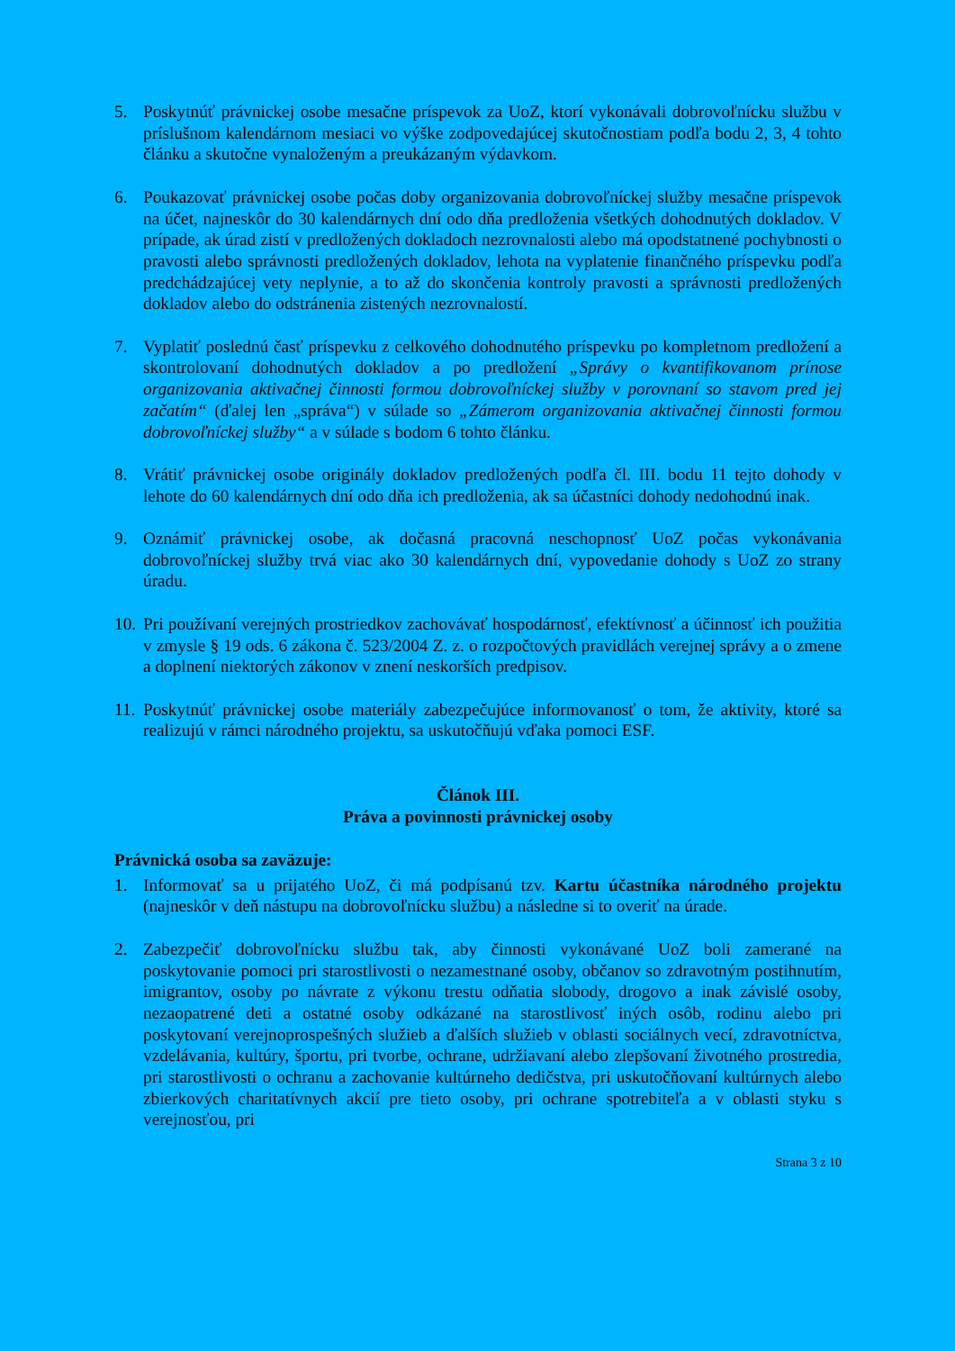5. Poskytnúť právnickej osobe mesačne príspevok za UoZ, ktorí vykonávali dobrovoľnícku službu v príslušnom kalendárnom mesiaci vo výške zodpovedajúcej skutočnostiam podľa bodu 2, 3, 4 tohto článku a skutočne vynaloženým a preukázaným výdavkom.
6. Poukazovať právnickej osobe počas doby organizovania dobrovoľníckej služby mesačne príspevok na účet, najneskôr do 30 kalendárnych dní odo dňa predloženia všetkých dohodnutých dokladov. V prípade, ak úrad zistí v predložených dokladoch nezrovnalosti alebo má opodstatnené pochybnosti o pravosti alebo správnosti predložených dokladov, lehota na vyplatenie finančného príspevku podľa predchádzajúcej vety neplynie, a to až do skončenia kontroly pravosti a správnosti predložených dokladov alebo do odstránenia zistených nezrovnalostí.
7. Vyplatiť poslednú časť príspevku z celkového dohodnutého príspevku po kompletnom predložení a skontrolovaní dohodnutých dokladov a po predložení „Správy o kvantifikovanom prínose organizovania aktivačnej činnosti formou dobrovoľníckej služby v porovnaní so stavom pred jej začatím“ (ďalej len „správa“) v súlade so „Zámerom organizovania aktivačnej činnosti formou dobrovoľníckej služby“ a v súlade s bodom 6 tohto článku.
8. Vrátiť právnickej osobe originály dokladov predložených podľa čl. III. bodu 11 tejto dohody v lehote do 60 kalendárnych dní odo dňa ich predloženia, ak sa účastníci dohody nedohodnú inak.
9. Oznámiť právnickej osobe, ak dočasná pracovná neschopnosť UoZ počas vykonávania dobrovoľníckej služby trvá viac ako 30 kalendárnych dní, vypovedanie dohody s UoZ zo strany úradu.
10.
Pri používaní verejných prostriedkov zachovávať hospodárnosť, efektívnosť a účinnosť ich použitia v zmysle § 19 ods. 6 zákona č. 523/2004 Z. z. o rozpočtových pravidlách verejnej správy a o zmene a doplnení niektorých zákonov v znení neskorších predpisov.
11.
Poskytnúť právnickej osobe materiály zabezpečujúce informovanosť o tom, že aktivity, ktoré sa realizujú v rámci národného projektu, sa uskutočňujú vďaka pomoci ESF.
Článok III.
Práva a povinnosti právnickej osoby
Právnická osoba sa zaväzuje:
1. Informovať sa u prijatého UoZ, či má podpísanú tzv. Kartu účastníka národného projektu (najneskôr v deň nástupu na dobrovoľnícku službu) a následne si to overiť na úrade.
2. Zabezpečiť dobrovoľnícku službu tak, aby činnosti vykonávané UoZ boli zamerané na poskytovanie pomoci pri starostlivosti o nezamestnané osoby, občanov so zdravotným postihnutím, imigrantov, osoby po návrate z výkonu trestu odňatia slobody, drogovo a inak závislé osoby, nezaopatrené deti a ostatné osoby odkázané na starostlivosť iných osôb, rodinu alebo pri poskytovaní verejnoprospešných služieb a ďalších služieb v oblasti sociálnych vecí, zdravotníctva, vzdelávania, kultúry, športu, pri tvorbe, ochrane, udržiavaní alebo zlepšovaní životného prostredia, pri starostlivosti o ochranu a zachovanie kultúrneho dedičstva, pri uskutočňovaní kultúrnych alebo zbierkových charitatívnych akcií pre tieto osoby, pri ochrane spotrebiteľa a v oblasti styku s verejnosťou, pri
Strana 3 z 10